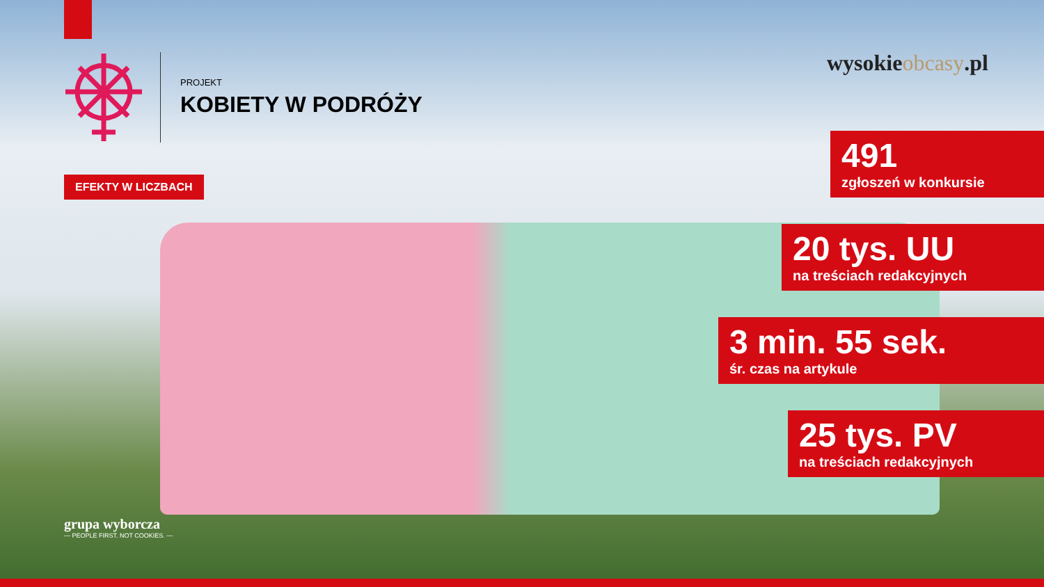PROJEKT
KOBIETY W PODRÓŻY
EFEKTY W LICZBACH
wysokieobcasy.pl
491
zgłoszeń w konkursie
20 tys. UU
na treściach redakcyjnych
3 min. 55 sek.
śr. czas na artykule
25 tys. PV
na treściach redakcyjnych
grupa wyborcza
— PEOPLE FIRST. NOT COOKIES. —